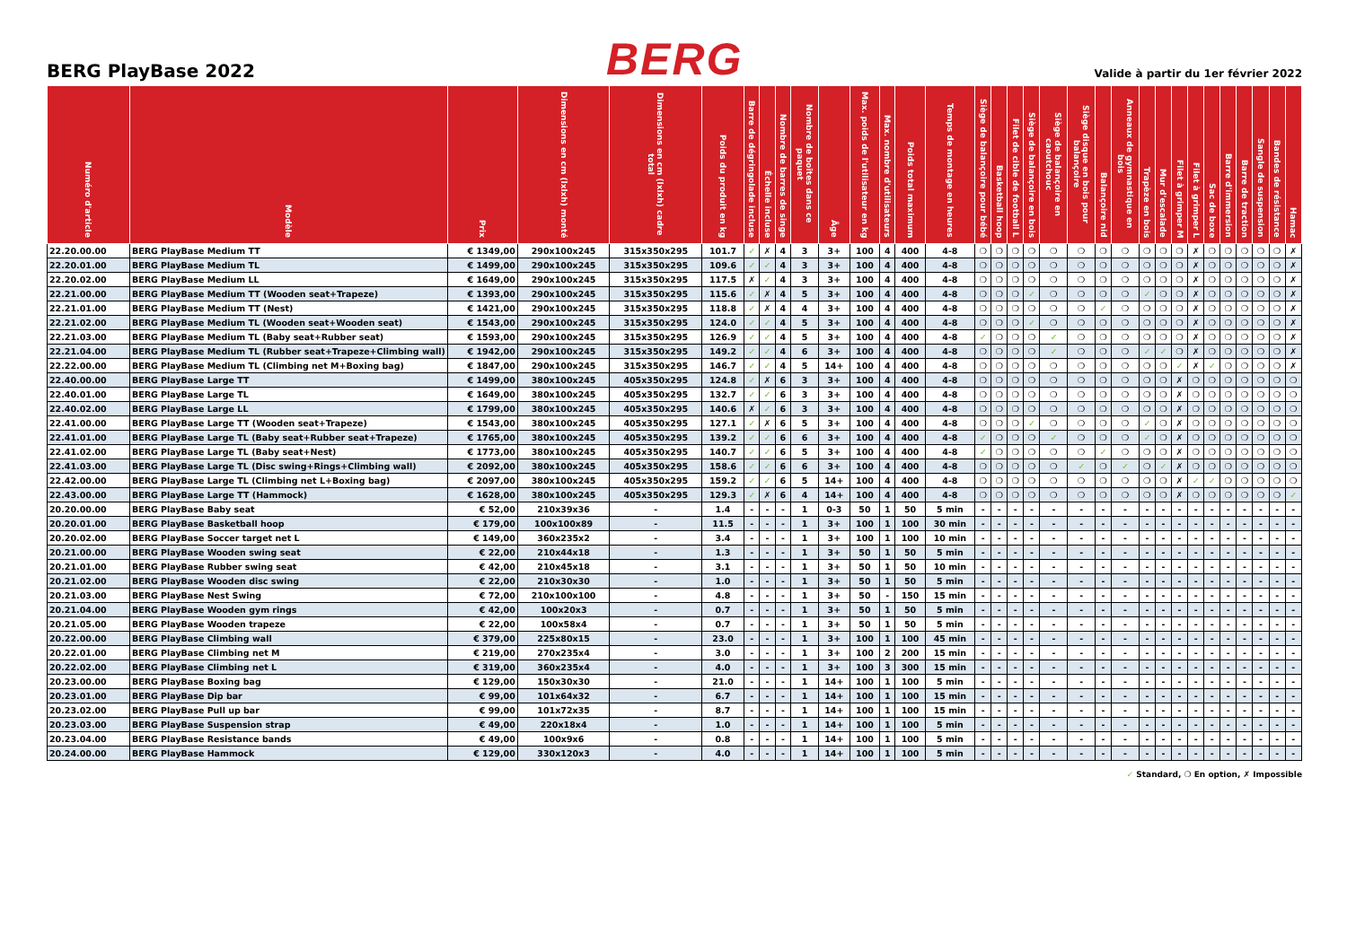BERG PlayBase 2022
BERG
Valide à partir du 1er février 2022
| Numéro d'article | Modèle | Prix | Dimensions en cm (lxlxh) monté | Dimensions en cm (lxlxh) cadre total | Poids du produit en kg | Barre de dégringolade incluse | Échelle incluse | Nombre de barres de singe | Nombre de boîtes dans ce paquet | Âge | Max. poids de l'utilisateur en kg | Max. nombre d'utilisateurs | Poids total maximum | Temps de montage en heures | Siège de balançoire pour bébé | Basketball hoop | Filet de cible de football L | Siège de balançoire en bois | Siège de balançoire en caoutchouc | Siège disque en bois pour balançoire | Balançoire nid | Anneaux de gymnastique en bois | Trapèze en bois | Mur d'escalade | Filet à grimper M | Filet à grimper L | Sac de boxe | Barre d'immersion | Barre de traction | Sangle de suspension | Bandes de résistance | Hamac |
| --- | --- | --- | --- | --- | --- | --- | --- | --- | --- | --- | --- | --- | --- | --- | --- | --- | --- | --- | --- | --- | --- | --- | --- | --- | --- | --- | --- | --- | --- | --- | --- | --- |
| 22.20.00.00 | BERG PlayBase Medium TT | € 1349,00 | 290x100x245 | 315x350x295 | 101.7 | ✓ | ✗ | 4 | 3 | 3+ | 100 | 4 | 400 | 4-8 | ❍ | ❍ | ❍ | ❍ | ❍ | ❍ | ❍ | ❍ | ❍ | ❍ | ❍ | ✗ | ❍ | ❍ | ❍ | ❍ | ❍ | ✗ |
| 22.20.01.00 | BERG PlayBase Medium TL | € 1499,00 | 290x100x245 | 315x350x295 | 109.6 | ✓ | ✓ | 4 | 3 | 3+ | 100 | 4 | 400 | 4-8 | ❍ | ❍ | ❍ | ❍ | ❍ | ❍ | ❍ | ❍ | ❍ | ❍ | ❍ | ✗ | ❍ | ❍ | ❍ | ❍ | ❍ | ✗ |
| 22.20.02.00 | BERG PlayBase Medium LL | € 1649,00 | 290x100x245 | 315x350x295 | 117.5 | ✗ | ✓ | 4 | 3 | 3+ | 100 | 4 | 400 | 4-8 | ❍ | ❍ | ❍ | ❍ | ❍ | ❍ | ❍ | ❍ | ❍ | ❍ | ❍ | ✗ | ❍ | ❍ | ❍ | ❍ | ❍ | ✗ |
| 22.21.00.00 | BERG PlayBase Medium TT (Wooden seat+Trapeze) | € 1393,00 | 290x100x245 | 315x350x295 | 115.6 | ✓ | ✗ | 4 | 5 | 3+ | 100 | 4 | 400 | 4-8 | ❍ | ❍ | ❍ | ✓ | ❍ | ❍ | ❍ | ❍ | ✓ | ❍ | ❍ | ✗ | ❍ | ❍ | ❍ | ❍ | ❍ | ✗ |
| 22.21.01.00 | BERG PlayBase Medium TT (Nest) | € 1421,00 | 290x100x245 | 315x350x295 | 118.8 | ✓ | ✗ | 4 | 4 | 3+ | 100 | 4 | 400 | 4-8 | ❍ | ❍ | ❍ | ❍ | ❍ | ❍ | ✓ | ❍ | ❍ | ❍ | ❍ | ✗ | ❍ | ❍ | ❍ | ❍ | ❍ | ✗ |
| 22.21.02.00 | BERG PlayBase Medium TL (Wooden seat+Wooden seat) | € 1543,00 | 290x100x245 | 315x350x295 | 124.0 | ✓ | ✓ | 4 | 5 | 3+ | 100 | 4 | 400 | 4-8 | ❍ | ❍ | ❍ | ✓ | ❍ | ❍ | ❍ | ❍ | ❍ | ❍ | ❍ | ✗ | ❍ | ❍ | ❍ | ❍ | ❍ | ✗ |
| 22.21.03.00 | BERG PlayBase Medium TL (Baby seat+Rubber seat) | € 1593,00 | 290x100x245 | 315x350x295 | 126.9 | ✓ | ✓ | 4 | 5 | 3+ | 100 | 4 | 400 | 4-8 | ✓ | ❍ | ❍ | ❍ | ✓ | ❍ | ❍ | ❍ | ❍ | ❍ | ❍ | ✗ | ❍ | ❍ | ❍ | ❍ | ❍ | ✗ |
| 22.21.04.00 | BERG PlayBase Medium TL (Rubber seat+Trapeze+Climbing wall) | € 1942,00 | 290x100x245 | 315x350x295 | 149.2 | ✓ | ✓ | 4 | 6 | 3+ | 100 | 4 | 400 | 4-8 | ❍ | ❍ | ❍ | ❍ | ✓ | ❍ | ❍ | ❍ | ✓ | ✓ | ❍ | ✗ | ❍ | ❍ | ❍ | ❍ | ❍ | ✗ |
| 22.22.00.00 | BERG PlayBase Medium TL (Climbing net M+Boxing bag) | € 1847,00 | 290x100x245 | 315x350x295 | 146.7 | ✓ | ✓ | 4 | 5 | 14+ | 100 | 4 | 400 | 4-8 | ❍ | ❍ | ❍ | ❍ | ❍ | ❍ | ❍ | ❍ | ❍ | ❍ | ✓ | ✗ | ✓ | ❍ | ❍ | ❍ | ❍ | ✗ |
| 22.40.00.00 | BERG PlayBase Large TT | € 1499,00 | 380x100x245 | 405x350x295 | 124.8 | ✓ | ✗ | 6 | 3 | 3+ | 100 | 4 | 400 | 4-8 | ❍ | ❍ | ❍ | ❍ | ❍ | ❍ | ❍ | ❍ | ❍ | ❍ | ✗ | ❍ | ❍ | ❍ | ❍ | ❍ | ❍ | ❍ |
| 22.40.01.00 | BERG PlayBase Large TL | € 1649,00 | 380x100x245 | 405x350x295 | 132.7 | ✓ | ✓ | 6 | 3 | 3+ | 100 | 4 | 400 | 4-8 | ❍ | ❍ | ❍ | ❍ | ❍ | ❍ | ❍ | ❍ | ❍ | ❍ | ✗ | ❍ | ❍ | ❍ | ❍ | ❍ | ❍ | ❍ |
| 22.40.02.00 | BERG PlayBase Large LL | € 1799,00 | 380x100x245 | 405x350x295 | 140.6 | ✗ | ✓ | 6 | 3 | 3+ | 100 | 4 | 400 | 4-8 | ❍ | ❍ | ❍ | ❍ | ❍ | ❍ | ❍ | ❍ | ❍ | ❍ | ✗ | ❍ | ❍ | ❍ | ❍ | ❍ | ❍ | ❍ |
| 22.41.00.00 | BERG PlayBase Large TT (Wooden seat+Trapeze) | € 1543,00 | 380x100x245 | 405x350x295 | 127.1 | ✓ | ✗ | 6 | 5 | 3+ | 100 | 4 | 400 | 4-8 | ❍ | ❍ | ❍ | ✓ | ❍ | ❍ | ❍ | ❍ | ✓ | ❍ | ✗ | ❍ | ❍ | ❍ | ❍ | ❍ | ❍ | ❍ |
| 22.41.01.00 | BERG PlayBase Large TL (Baby seat+Rubber seat+Trapeze) | € 1765,00 | 380x100x245 | 405x350x295 | 139.2 | ✓ | ✓ | 6 | 6 | 3+ | 100 | 4 | 400 | 4-8 | ✓ | ❍ | ❍ | ❍ | ✓ | ❍ | ❍ | ❍ | ✓ | ❍ | ✗ | ❍ | ❍ | ❍ | ❍ | ❍ | ❍ | ❍ |
| 22.41.02.00 | BERG PlayBase Large TL (Baby seat+Nest) | € 1773,00 | 380x100x245 | 405x350x295 | 140.7 | ✓ | ✓ | 6 | 5 | 3+ | 100 | 4 | 400 | 4-8 | ✓ | ❍ | ❍ | ❍ | ❍ | ❍ | ✓ | ❍ | ❍ | ❍ | ✗ | ❍ | ❍ | ❍ | ❍ | ❍ | ❍ | ❍ |
| 22.41.03.00 | BERG PlayBase Large TL (Disc swing+Rings+Climbing wall) | € 2092,00 | 380x100x245 | 405x350x295 | 158.6 | ✓ | ✓ | 6 | 6 | 3+ | 100 | 4 | 400 | 4-8 | ❍ | ❍ | ❍ | ❍ | ❍ | ✓ | ❍ | ✓ | ❍ | ✓ | ✗ | ❍ | ❍ | ❍ | ❍ | ❍ | ❍ | ❍ |
| 22.42.00.00 | BERG PlayBase Large TL (Climbing net L+Boxing bag) | € 2097,00 | 380x100x245 | 405x350x295 | 159.2 | ✓ | ✓ | 6 | 5 | 14+ | 100 | 4 | 400 | 4-8 | ❍ | ❍ | ❍ | ❍ | ❍ | ❍ | ❍ | ❍ | ❍ | ❍ | ✗ | ✓ | ✓ | ❍ | ❍ | ❍ | ❍ | ❍ |
| 22.43.00.00 | BERG PlayBase Large TT (Hammock) | € 1628,00 | 380x100x245 | 405x350x295 | 129.3 | ✓ | ✗ | 6 | 4 | 14+ | 100 | 4 | 400 | 4-8 | ❍ | ❍ | ❍ | ❍ | ❍ | ❍ | ❍ | ❍ | ❍ | ❍ | ✗ | ❍ | ❍ | ❍ | ❍ | ❍ | ❍ | ✓ |
| 20.20.00.00 | BERG PlayBase Baby seat | € 52,00 | 210x39x36 | - | 1.4 | - | - | - | 1 | 0-3 | 50 | 1 | 50 | 5 min | - | - | - | - | - | - | - | - | - | - | - | - | - | - | - | - | - | - |
| 20.20.01.00 | BERG PlayBase Basketball hoop | € 179,00 | 100x100x89 | - | 11.5 | - | - | - | 1 | 3+ | 100 | 1 | 100 | 30 min | - | - | - | - | - | - | - | - | - | - | - | - | - | - | - | - | - | - |
| 20.20.02.00 | BERG PlayBase Soccer target net L | € 149,00 | 360x235x2 | - | 3.4 | - | - | - | 1 | 3+ | 100 | 1 | 100 | 10 min | - | - | - | - | - | - | - | - | - | - | - | - | - | - | - | - | - | - |
| 20.21.00.00 | BERG PlayBase Wooden swing seat | € 22,00 | 210x44x18 | - | 1.3 | - | - | - | 1 | 3+ | 50 | 1 | 50 | 5 min | - | - | - | - | - | - | - | - | - | - | - | - | - | - | - | - | - | - |
| 20.21.01.00 | BERG PlayBase Rubber swing seat | € 42,00 | 210x45x18 | - | 3.1 | - | - | - | 1 | 3+ | 50 | 1 | 50 | 10 min | - | - | - | - | - | - | - | - | - | - | - | - | - | - | - | - | - | - |
| 20.21.02.00 | BERG PlayBase Wooden disc swing | € 22,00 | 210x30x30 | - | 1.0 | - | - | - | 1 | 3+ | 50 | 1 | 50 | 5 min | - | - | - | - | - | - | - | - | - | - | - | - | - | - | - | - | - | - |
| 20.21.03.00 | BERG PlayBase Nest Swing | € 72,00 | 210x100x100 | - | 4.8 | - | - | - | 1 | 3+ | 50 | - | 150 | 15 min | - | - | - | - | - | - | - | - | - | - | - | - | - | - | - | - | - | - |
| 20.21.04.00 | BERG PlayBase Wooden gym rings | € 42,00 | 100x20x3 | - | 0.7 | - | - | - | 1 | 3+ | 50 | 1 | 50 | 5 min | - | - | - | - | - | - | - | - | - | - | - | - | - | - | - | - | - | - |
| 20.21.05.00 | BERG PlayBase Wooden trapeze | € 22,00 | 100x58x4 | - | 0.7 | - | - | - | 1 | 3+ | 50 | 1 | 50 | 5 min | - | - | - | - | - | - | - | - | - | - | - | - | - | - | - | - | - | - |
| 20.22.00.00 | BERG PlayBase Climbing wall | € 379,00 | 225x80x15 | - | 23.0 | - | - | - | 1 | 3+ | 100 | 1 | 100 | 45 min | - | - | - | - | - | - | - | - | - | - | - | - | - | - | - | - | - | - |
| 20.22.01.00 | BERG PlayBase Climbing net M | € 219,00 | 270x235x4 | - | 3.0 | - | - | - | 1 | 3+ | 100 | 2 | 200 | 15 min | - | - | - | - | - | - | - | - | - | - | - | - | - | - | - | - | - | - |
| 20.22.02.00 | BERG PlayBase Climbing net L | € 319,00 | 360x235x4 | - | 4.0 | - | - | - | 1 | 3+ | 100 | 3 | 300 | 15 min | - | - | - | - | - | - | - | - | - | - | - | - | - | - | - | - | - | - |
| 20.23.00.00 | BERG PlayBase Boxing bag | € 129,00 | 150x30x30 | - | 21.0 | - | - | - | 1 | 14+ | 100 | 1 | 100 | 5 min | - | - | - | - | - | - | - | - | - | - | - | - | - | - | - | - | - | - |
| 20.23.01.00 | BERG PlayBase Dip bar | € 99,00 | 101x64x32 | - | 6.7 | - | - | - | 1 | 14+ | 100 | 1 | 100 | 15 min | - | - | - | - | - | - | - | - | - | - | - | - | - | - | - | - | - | - |
| 20.23.02.00 | BERG PlayBase Pull up bar | € 99,00 | 101x72x35 | - | 8.7 | - | - | - | 1 | 14+ | 100 | 1 | 100 | 15 min | - | - | - | - | - | - | - | - | - | - | - | - | - | - | - | - | - | - |
| 20.23.03.00 | BERG PlayBase Suspension strap | € 49,00 | 220x18x4 | - | 1.0 | - | - | - | 1 | 14+ | 100 | 1 | 100 | 5 min | - | - | - | - | - | - | - | - | - | - | - | - | - | - | - | - | - | - |
| 20.23.04.00 | BERG PlayBase Resistance bands | € 49,00 | 100x9x6 | - | 0.8 | - | - | - | 1 | 14+ | 100 | 1 | 100 | 5 min | - | - | - | - | - | - | - | - | - | - | - | - | - | - | - | - | - | - |
| 20.24.00.00 | BERG PlayBase Hammock | € 129,00 | 330x120x3 | - | 4.0 | - | - | - | 1 | 14+ | 100 | 1 | 100 | 5 min | - | - | - | - | - | - | - | - | - | - | - | - | - | - | - | - | - | - |
✓ Standard, ❍ En option, ✗ Impossible